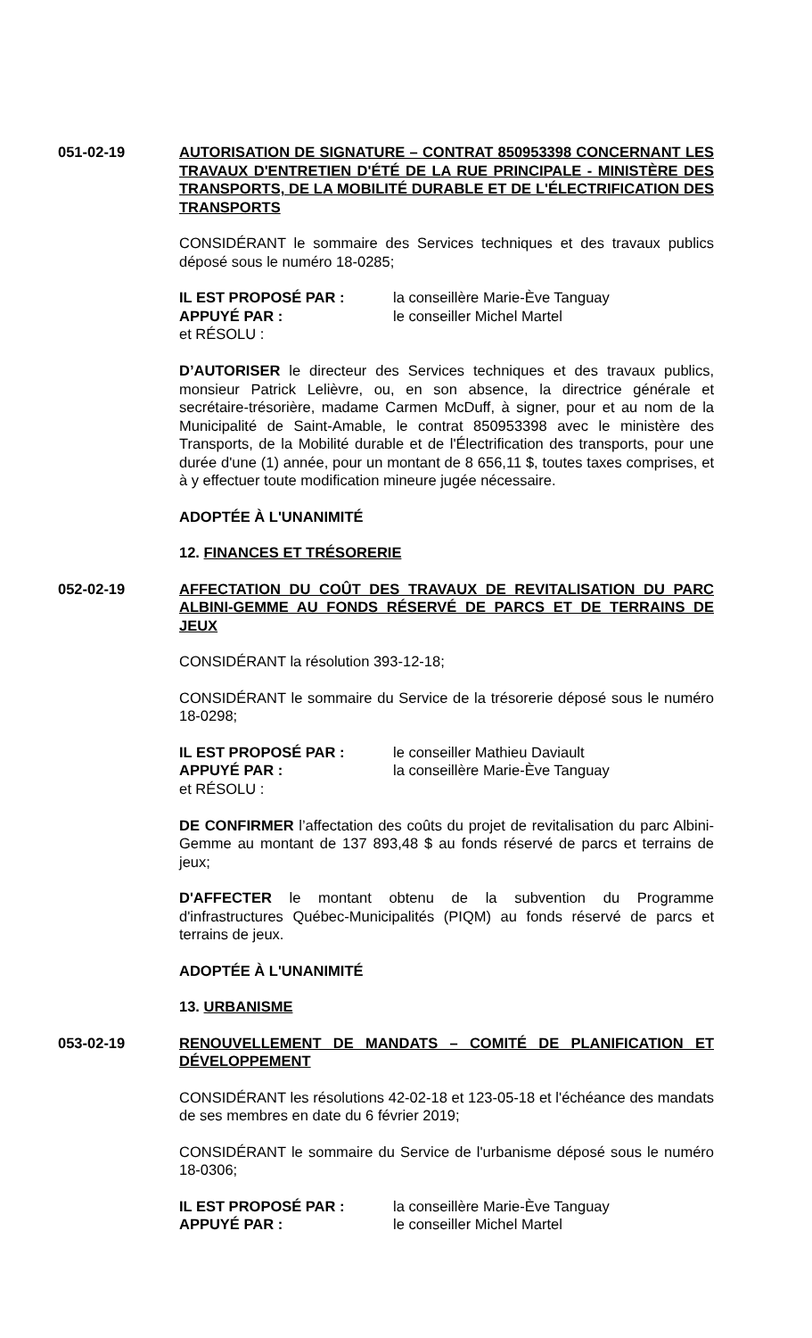051-02-19 AUTORISATION DE SIGNATURE – CONTRAT 850953398 CONCERNANT LES TRAVAUX D'ENTRETIEN D'ÉTÉ DE LA RUE PRINCIPALE - MINISTÈRE DES TRANSPORTS, DE LA MOBILITÉ DURABLE ET DE L'ÉLECTRIFICATION DES TRANSPORTS
CONSIDÉRANT le sommaire des Services techniques et des travaux publics déposé sous le numéro 18-0285;
IL EST PROPOSÉ PAR : la conseillère Marie-Ève Tanguay APPUYÉ PAR : le conseiller Michel Martel et RÉSOLU :
D’AUTORISER le directeur des Services techniques et des travaux publics, monsieur Patrick Lelièvre, ou, en son absence, la directrice générale et secrétaire-trésorière, madame Carmen McDuff, à signer, pour et au nom de la Municipalité de Saint-Amable, le contrat 850953398 avec le ministère des Transports, de la Mobilité durable et de l'Électrification des transports, pour une durée d'une (1) année, pour un montant de 8 656,11 $, toutes taxes comprises, et à y effectuer toute modification mineure jugée nécessaire.
ADOPTÉE À L'UNANIMITÉ
12. FINANCES ET TRÉSORERIE
052-02-19 AFFECTATION DU COÛT DES TRAVAUX DE REVITALISATION DU PARC ALBINI-GEMME AU FONDS RÉSERVÉ DE PARCS ET DE TERRAINS DE JEUX
CONSIDÉRANT la résolution 393-12-18;
CONSIDÉRANT le sommaire du Service de la trésorerie déposé sous le numéro 18-0298;
IL EST PROPOSÉ PAR : le conseiller Mathieu Daviault APPUYÉ PAR : la conseillère Marie-Ève Tanguay et RÉSOLU :
DE CONFIRMER l’affectation des coûts du projet de revitalisation du parc Albini-Gemme au montant de 137 893,48 $ au fonds réservé de parcs et terrains de jeux;
D'AFFECTER le montant obtenu de la subvention du Programme d'infrastructures Québec-Municipalités (PIQM) au fonds réservé de parcs et terrains de jeux.
ADOPTÉE À L'UNANIMITÉ
13. URBANISME
053-02-19 RENOUVELLEMENT DE MANDATS – COMITÉ DE PLANIFICATION ET DÉVELOPPEMENT
CONSIDÉRANT les résolutions 42-02-18 et 123-05-18 et l'échéance des mandats de ses membres en date du 6 février 2019;
CONSIDÉRANT le sommaire du Service de l'urbanisme déposé sous le numéro 18-0306;
IL EST PROPOSÉ PAR : la conseillère Marie-Ève Tanguay APPUYÉ PAR : le conseiller Michel Martel